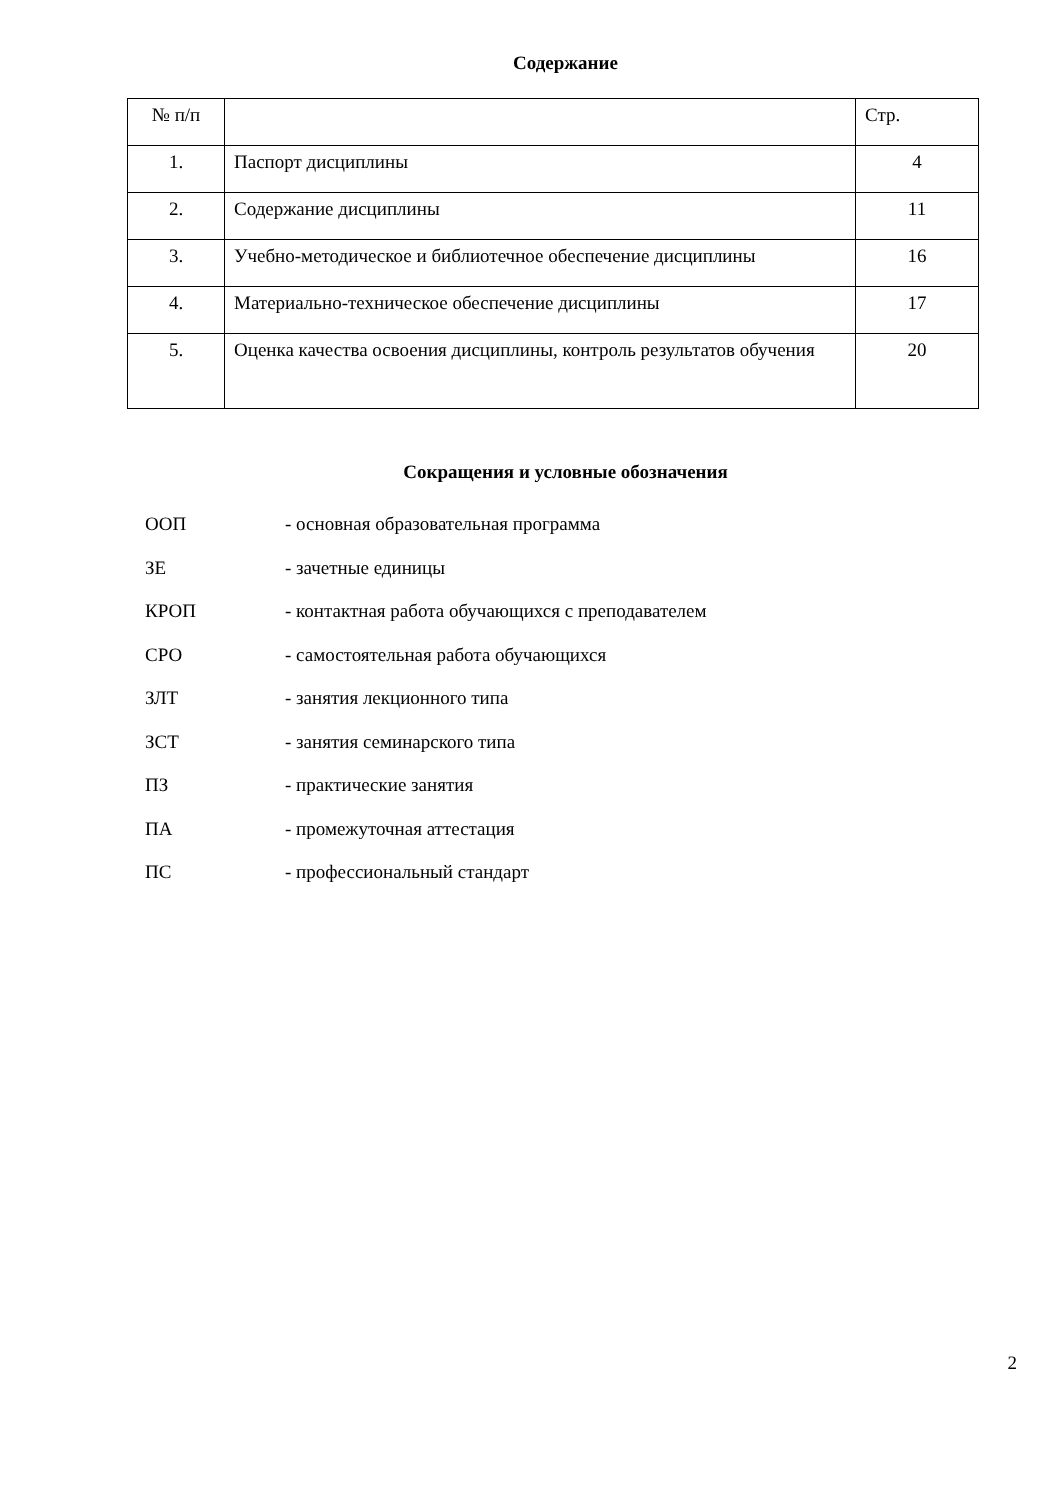Содержание
| № п/п | | Стр. |
| 1. | Паспорт дисциплины | 4 |
| 2. | Содержание дисциплины | 11 |
| 3. | Учебно-методическое и библиотечное обеспечение дисциплины | 16 |
| 4. | Материально-техническое обеспечение дисциплины | 17 |
| 5. | Оценка качества освоения дисциплины, контроль результатов обучения | 20 |
Сокращения и условные обозначения
ООП - основная образовательная программа
ЗЕ - зачетные единицы
КРОП - контактная работа обучающихся с преподавателем
СРО - самостоятельная работа обучающихся
ЗЛТ - занятия лекционного типа
ЗСТ - занятия семинарского типа
ПЗ - практические занятия
ПА - промежуточная аттестация
ПС - профессиональный стандарт
2